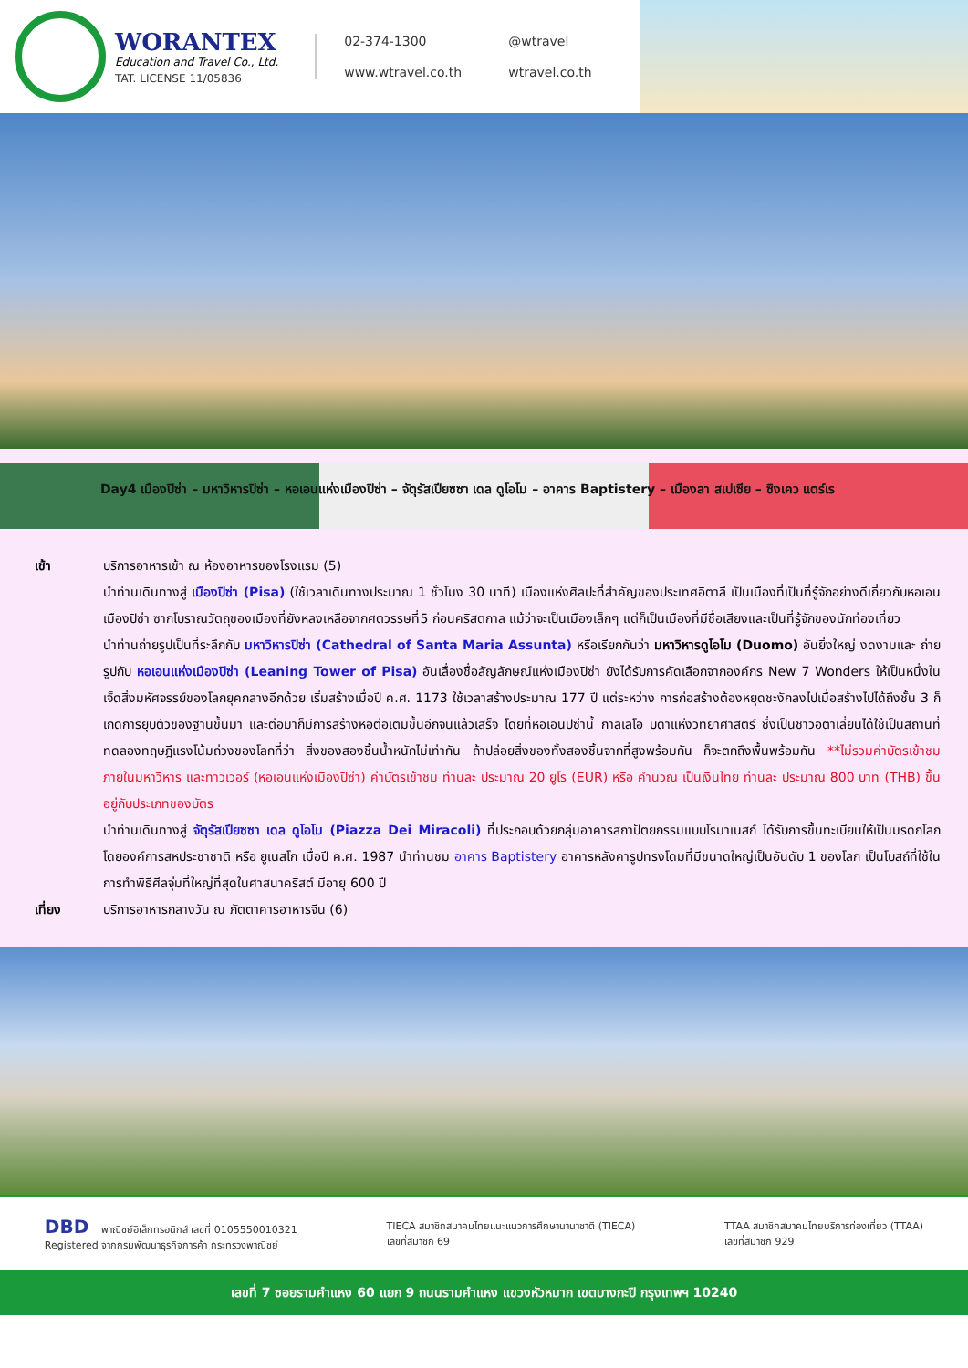WORANTEX
Education and Travel Co., Ltd.
TAT. LICENSE 11/05836
02-374-1300 @wtravel www.wtravel.co.th wtravel.co.th
Day4 เมืองปิซ่า – มหาวิหารปิซ่า – หอเอนแห่งเมืองปิซ่า – จัตุรัสเปียซซา เดล ดูโอโม – อาคาร Baptistery – เมืองลา สเปเซีย – ซิงเคว แตร์เร
เช้า บริการอาหารเช้า ณ ห้องอาหารของโรงแรม (5)
นำท่านเดินทางสู่ เมืองปิซ่า (Pisa) (ใช้เวลาเดินทางประมาณ 1 ชั่วโมง 30 นาที) เมืองแห่งศิลปะที่สำคัญของประเทศอิตาลี เป็นเมืองที่เป็นที่รู้จักอย่างดีเกี่ยวกับหอเอนเมืองปิซ่า ซากโบราณวัตถุของเมืองที่ยังหลงเหลือจากศตวรรษที่5 ก่อนคริสตกาล แม้ว่าจะเป็นเมืองเล็กๆ แต่ก็เป็นเมืองที่มีชื่อเสียงและเป็นที่รู้จักของนักท่องเที่ยว
นำท่านถ่ายรูปเป็นที่ระลึกกับ มหาวิหารปิซ่า (Cathedral of Santa Maria Assunta) หรือเรียกกันว่า มหาวิหารดูโอโม (Duomo) อันยิ่งใหญ่ งดงามและ ถ่ายรูปกับ หอเอนแห่งเมืองปิซ่า (Leaning Tower of Pisa) อันเลื่องชื่อสัญลักษณ์แห่งเมืองปิซ่า ยังได้รับการคัดเลือกจากองค์กร New 7 Wonders ให้เป็นหนึ่งในเจ็ดสิ่งมหัศจรรย์ของโลกยุคกลางอีกด้วย เริ่มสร้างเมื่อปี ค.ศ. 1173 ใช้เวลาสร้างประมาณ 177 ปี แต่ระหว่าง การก่อสร้างต้องหยุดชะงักลงไปเมื่อสร้างไปได้ถึงชั้น 3 ก็เกิดการยุบตัวของฐานขึ้นมา และต่อมาก็มีการสร้างหอต่อเติมขึ้นอีกจนแล้วเสร็จ โดยที่หอเอนปิซ่านี้ กาลิเลโอ บิดาแห่งวิทยาศาสตร์ ซึ่งเป็นชาวอิตาเลี่ยนได้ใช้เป็นสถานที่ทดลองทฤษฎีแรงโน้มถ่วงของโลกที่ว่า สิ่งของสองชิ้นน้ำหนักไม่เท่ากัน ถ้าปล่อยสิ่งของทั้งสองชิ้นจากที่สูงพร้อมกัน ก็จะตกถึงพื้นพร้อมกัน **ไม่รวมค่าบัตรเข้าชมภายในมหาวิหาร และทาวเวอร์ (หอเอนแห่งเมืองปิซ่า) ค่าบัตรเข้าชม ท่านละ ประมาณ 20 ยูโร (EUR) หรือ คำนวณ เป็นเงินไทย ท่านละ ประมาณ 800 บาท (THB) ขึ้นอยู่กับประเภทของบัตร
นำท่านเดินทางสู่ จัตุรัสเปียซซา เดล ดูโอโม (Piazza Dei Miracoli) ที่ประกอบด้วยกลุ่มอาคารสถาปัตยกรรมแบบโรมาเนสก์ ได้รับการขึ้นทะเบียนให้เป็นมรดกโลกโดยองค์การสหประชาชาติ หรือ ยูเนสโก เมื่อปี ค.ศ. 1987 นำท่านชม อาคาร Baptistery อาคารหลังคารูปทรงโดมที่มีขนาดใหญ่เป็นอันดับ 1 ของโลก เป็นโบสถ์ที่ใช้ในการทำพิธีศีลจุ่มที่ใหญ่ที่สุดในศาสนาคริสต์ มีอายุ 600 ปี
เที่ยง บริการอาหารกลางวัน ณ ภัตตาคารอาหารจีน (6)
DBD พาณิชย์อิเล็กทรอนิกส์ เลขที่ 0105550010321
Registered จากกรมพัฒนาธุรกิจการค้า กระทรวงพาณิชย์
TIECA สมาชิกสมาคมไทยแนะแนวการศึกษานานาชาติ (TIECA)
เลขที่สมาชิก 69
TTAA สมาชิกสมาคมไทยบริการท่องเที่ยว (TTAA)
เลขที่สมาชิก 929
เลขที่ 7 ซอยรามคำแหง 60 แยก 9 ถนนรามคำแหง แขวงหัวหมาก เขตบางกะปิ กรุงเทพฯ 10240